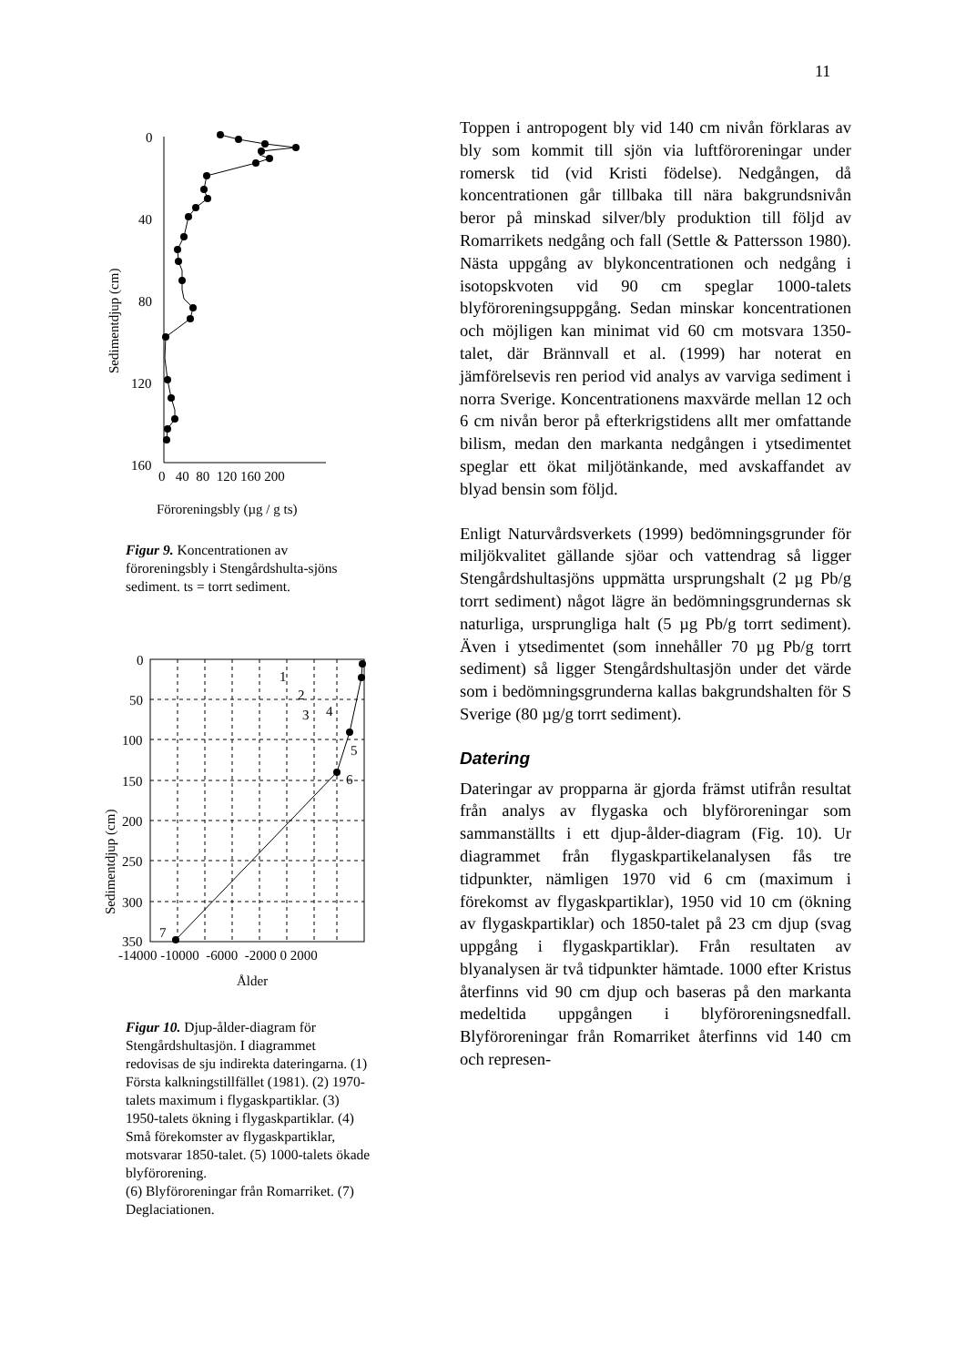11
Sedimentdjup (cm)
0
40
80
120
160
0 40 80 120 160 200
Föroreningsbly (µg / g ts)
Figur 9. Koncentrationen av föroreningsbly i Stengårdshulta-sjöns sediment. ts = torrt sediment.
Sedimentdjup (cm)
0
50
100
150
200
250
300
350
1
2
3
4
5
6
7
-14000 -10000 -6000 -2000 0 2000
Ålder
Figur 10. Djup-ålder-diagram för Stengårdshultasjön. I diagrammet redovisas de sju indirekta dateringarna. (1) Första kalkningstillfället (1981). (2) 1970-talets maximum i flygaskpartiklar. (3) 1950-talets ökning i flygaskpartiklar. (4) Små förekomster av flygaskpartiklar, motsvarar 1850-talet. (5) 1000-talets ökade blyförorening.
(6) Blyföroreningar från Romarriket. (7) Deglaciationen.
Toppen i antropogent bly vid 140 cm nivån förklaras av bly som kommit till sjön via luftföroreningar under romersk tid (vid Kristi födelse). Nedgången, då koncentrationen går tillbaka till nära bakgrundsnivån beror på minskad silver/bly produktion till följd av Romarrikets nedgång och fall (Settle & Pattersson 1980). Nästa uppgång av blykoncentrationen och nedgång i isotopskvoten vid 90 cm speglar 1000-talets blyföroreningsuppgång. Sedan minskar koncentrationen och möjligen kan minimat vid 60 cm motsvara 1350-talet, där Brännvall et al. (1999) har noterat en jämförelsevis ren period vid analys av varviga sediment i norra Sverige. Koncentrationens maxvärde mellan 12 och 6 cm nivån beror på efterkrigstidens allt mer omfattande bilism, medan den markanta nedgången i ytsedimentet speglar ett ökat miljötänkande, med avskaffandet av blyad bensin som följd.
Enligt Naturvårdsverkets (1999) bedömningsgrunder för miljökvalitet gällande sjöar och vattendrag så ligger Stengårdshultasjöns uppmätta ursprungshalt (2 µg Pb/g torrt sediment) något lägre än bedömningsgrundernas sk naturliga, ursprungliga halt (5 µg Pb/g torrt sediment). Även i ytsedimentet (som innehåller 70 µg Pb/g torrt sediment) så ligger Stengårdshultasjön under det värde som i bedömningsgrunderna kallas bakgrundshalten för S Sverige (80 µg/g torrt sediment).
Datering
Dateringar av propparna är gjorda främst utifrån resultat från analys av flygaska och blyföroreningar som sammanställts i ett djup-ålder-diagram (Fig. 10). Ur diagrammet från flygaskpartikelanalysen fås tre tidpunkter, nämligen 1970 vid 6 cm (maximum i förekomst av flygaskpartiklar), 1950 vid 10 cm (ökning av flygaskpartiklar) och 1850-talet på 23 cm djup (svag uppgång i flygaskpartiklar). Från resultaten av blyanalysen är två tidpunkter hämtade. 1000 efter Kristus återfinns vid 90 cm djup och baseras på den markanta medeltida uppgången i blyföroreningsnedfall. Blyföroreningar från Romarriket återfinns vid 140 cm och represen-